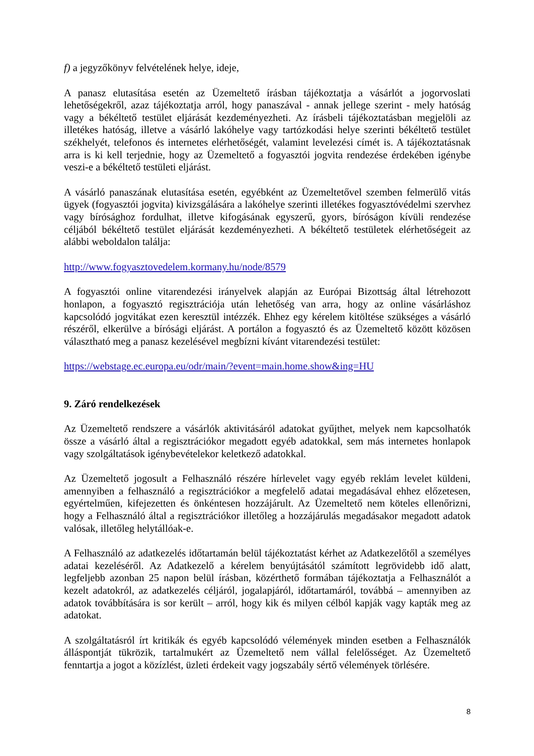f) a jegyzőkönyv felvételének helye, ideje,
A panasz elutasítása esetén az Üzemeltető írásban tájékoztatja a vásárlót a jogorvoslati lehetőségekről, azaz tájékoztatja arról, hogy panaszával - annak jellege szerint - mely hatóság vagy a békéltető testület eljárását kezdeményezheti. Az írásbeli tájékoztatásban megjelöli az illetékes hatóság, illetve a vásárló lakóhelye vagy tartózkodási helye szerinti békéltető testület székhelyét, telefonos és internetes elérhetőségét, valamint levelezési címét is. A tájékoztatásnak arra is ki kell terjednie, hogy az Üzemeltető a fogyasztói jogvita rendezése érdekében igénybe veszi-e a békéltető testületi eljárást.
A vásárló panaszának elutasítása esetén, egyébként az Üzemeltetővel szemben felmerülő vitás ügyek (fogyasztói jogvita) kivizsgálására a lakóhelye szerinti illetékes fogyasztóvédelmi szervhez vagy bírósághoz fordulhat, illetve kifogásának egyszerű, gyors, bíróságon kívüli rendezése céljából békéltető testület eljárását kezdeményezheti. A békéltető testületek elérhetőségeit az alábbi weboldalon találja:
http://www.fogyasztovedelem.kormany.hu/node/8579
A fogyasztói online vitarendezési irányelvek alapján az Európai Bizottság által létrehozott honlapon, a fogyasztó regisztrációja után lehetőség van arra, hogy az online vásárláshoz kapcsolódó jogvitákat ezen keresztül intézzék. Ehhez egy kérelem kitöltése szükséges a vásárló részéről, elkerülve a bírósági eljárást. A portálon a fogyasztó és az Üzemeltető között közösen választható meg a panasz kezelésével megbízni kívánt vitarendezési testület:
https://webstage.ec.europa.eu/odr/main/?event=main.home.show&ing=HU
9. Záró rendelkezések
Az Üzemeltető rendszere a vásárlók aktivitásáról adatokat gyűjthet, melyek nem kapcsolhatók össze a vásárló által a regisztrációkor megadott egyéb adatokkal, sem más internetes honlapok vagy szolgáltatások igénybevételekor keletkező adatokkal.
Az Üzemeltető jogosult a Felhasználó részére hírlevelet vagy egyéb reklám levelet küldeni, amennyiben a felhasználó a regisztrációkor a megfelelő adatai megadásával ehhez előzetesen, egyértelműen, kifejezetten és önkéntesen hozzájárult. Az Üzemeltető nem köteles ellenőrizni, hogy a Felhasználó által a regisztrációkor illetőleg a hozzájárulás megadásakor megadott adatok valósak, illetőleg helytállóak-e.
A Felhasználó az adatkezelés időtartamán belül tájékoztatást kérhet az Adatkezelőtől a személyes adatai kezeléséről. Az Adatkezelő a kérelem benyújtásától számított legrövidebb idő alatt, legfeljebb azonban 25 napon belül írásban, közérthető formában tájékoztatja a Felhasználót a kezelt adatokról, az adatkezelés céljáról, jogalapjáról, időtartamáról, továbbá – amennyiben az adatok továbbítására is sor került – arról, hogy kik és milyen célból kapják vagy kapták meg az adatokat.
A szolgáltatásról írt kritikák és egyéb kapcsolódó vélemények minden esetben a Felhasználók álláspontját tükrözik, tartalmukért az Üzemeltető nem vállal felelősséget. Az Üzemeltető fenntartja a jogot a közízlést, üzleti érdekeit vagy jogszabály sértő vélemények törlésére.
8